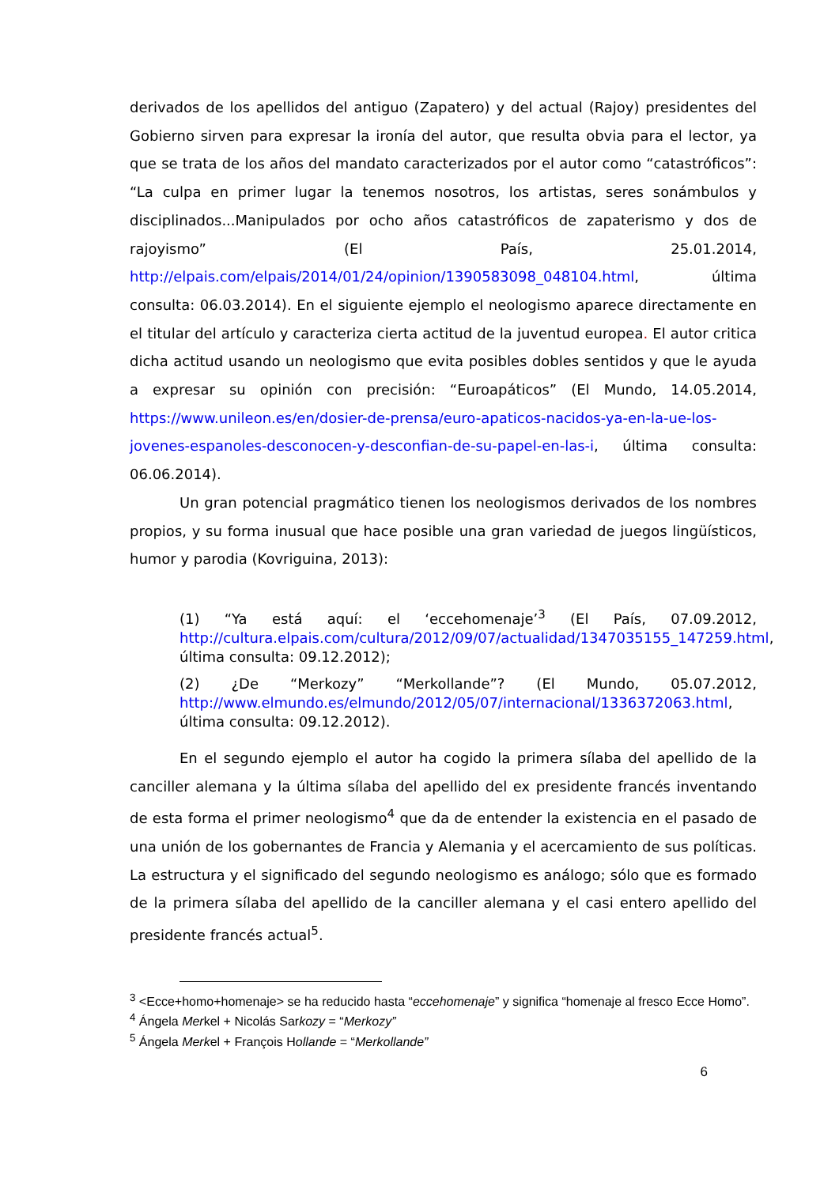derivados de los apellidos del antiguo (Zapatero) y del actual (Rajoy) presidentes del Gobierno sirven para expresar la ironía del autor, que resulta obvia para el lector, ya que se trata de los años del mandato caracterizados por el autor como “catastróficos”: “La culpa en primer lugar la tenemos nosotros, los artistas, seres sonámbulos y disciplinados...Manipulados por ocho años catastróficos de zapaterismo y dos de rajoyismo” (El País, 25.01.2014, http://elpais.com/elpais/2014/01/24/opinion/1390583098_048104.html, última consulta: 06.03.2014). En el siguiente ejemplo el neologismo aparece directamente en el titular del artículo y caracteriza cierta actitud de la juventud europea. El autor critica dicha actitud usando un neologismo que evita posibles dobles sentidos y que le ayuda a expresar su opinión con precisión: “Euroapáticos” (El Mundo, 14.05.2014, https://www.unileon.es/en/dosier-de-prensa/euro-apaticos-nacidos-ya-en-la-ue-los-jovenes-espanoles-desconocen-y-desconfian-de-su-papel-en-las-i, última consulta: 06.06.2014).
Un gran potencial pragmático tienen los neologismos derivados de los nombres propios, y su forma inusual que hace posible una gran variedad de juegos lingüísticos, humor y parodia (Kovriguina, 2013):
(1) “Ya está aquí: el ‘eccehomenaje’<sup>3</sup> (El País, 07.09.2012, http://cultura.elpais.com/cultura/2012/09/07/actualidad/1347035155_147259.html, última consulta: 09.12.2012);
(2) ¿De “Merkozy” “Merkollande”? (El Mundo, 05.07.2012, http://www.elmundo.es/elmundo/2012/05/07/internacional/1336372063.html, última consulta: 09.12.2012).
En el segundo ejemplo el autor ha cogido la primera sílaba del apellido de la canciller alemana y la última sílaba del apellido del ex presidente francés inventando de esta forma el primer neologismo<sup>4</sup> que da de entender la existencia en el pasado de una unión de los gobernantes de Francia y Alemania y el acercamiento de sus políticas. La estructura y el significado del segundo neologismo es análogo; sólo que es formado de la primera sílaba del apellido de la canciller alemana y el casi entero apellido del presidente francés actual<sup>5</sup>.
<sup>3</sup> <Ecce+homo+homenaje> se ha reducido hasta “eccehomenaje” y significa “homenaje al fresco Ecce Homo”.
<sup>4</sup> Ángela Merkel + Nicolás Sarkozy = “Merkozy”
<sup>5</sup> Ángela Merkel + François Hollande = “Merkollande”
6